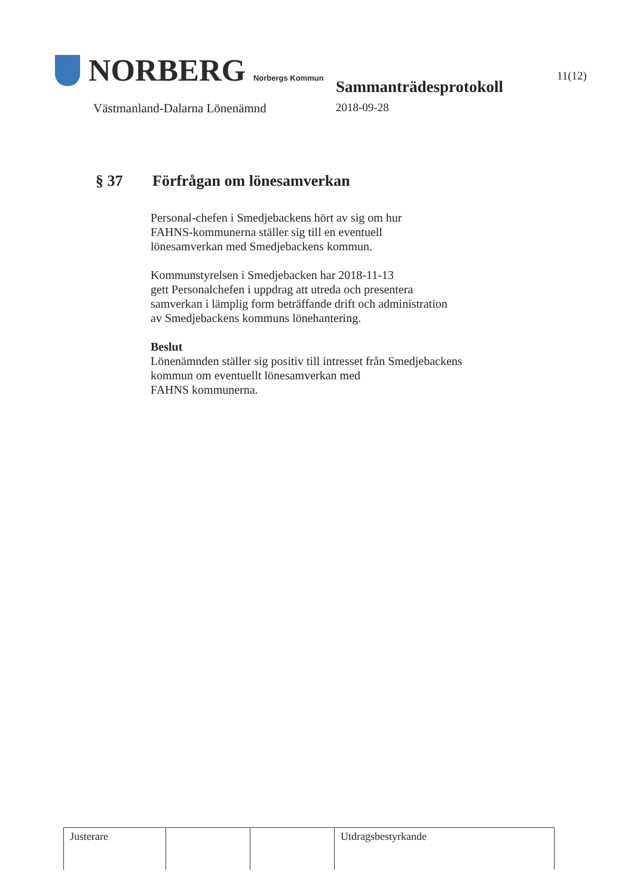NORBERG Norbergs Kommun
Västmanland-Dalarna Lönenämnd
Sammanträdesprotokoll
2018-09-28
11(12)
§ 37 Förfrågan om lönesamverkan
Personal-chefen i Smedjebackens hört av sig om hur
FAHNS-kommunerna ställer sig till en eventuell
lönesamverkan med Smedjebackens kommun.
Kommunstyrelsen i Smedjebacken har 2018-11-13
gett Personalchefen i uppdrag att utreda och presentera
samverkan i lämplig form beträffande drift och administration
av Smedjebackens kommuns lönehantering.
Beslut
Lönenämnden ställer sig positiv till intresset från Smedjebackens
kommun om eventuellt lönesamverkan med
FAHNS kommunerna.
| Justerare | | | Utdragsbestyrkande |